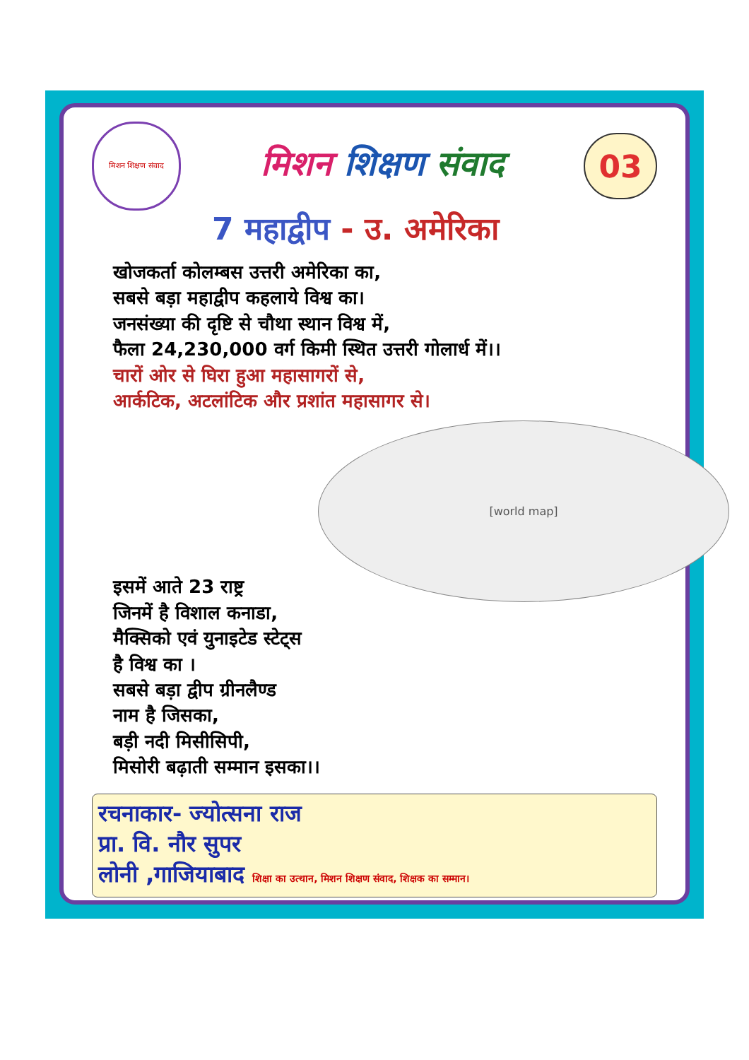मिशन शिक्षण संवाद
मिशन शिक्षण संवाद
03
7 महाद्वीप - उ. अमेरिका
खोजकर्ता कोलम्बस उत्तरी अमेरिका का,
सबसे बड़ा महाद्वीप कहलाये विश्व का।
जनसंख्या की दृष्टि से चौथा स्थान विश्व में,
फैला 24,230,000 वर्ग किमी स्थित उत्तरी गोलार्ध में।।
चारों ओर से घिरा हुआ महासागरों से,
आर्कटिक, अटलांटिक और प्रशांत महासागर से।
[world map]
इसमें आते 23 राष्ट्र
जिनमें है विशाल कनाडा,
मैक्सिको एवं युनाइटेड स्टेट्स
है विश्व का ।
सबसे बड़ा द्वीप ग्रीनलैण्ड
नाम है जिसका,
बड़ी नदी मिसीसिपी,
मिसोरी बढ़ाती सम्मान इसका।।
रचनाकार- ज्योत्सना राज
प्रा. वि. नौर सुपर
लोनी ,गाजियाबाद शिक्षा का उत्थान, मिशन शिक्षण संवाद, शिक्षक का सम्मान।